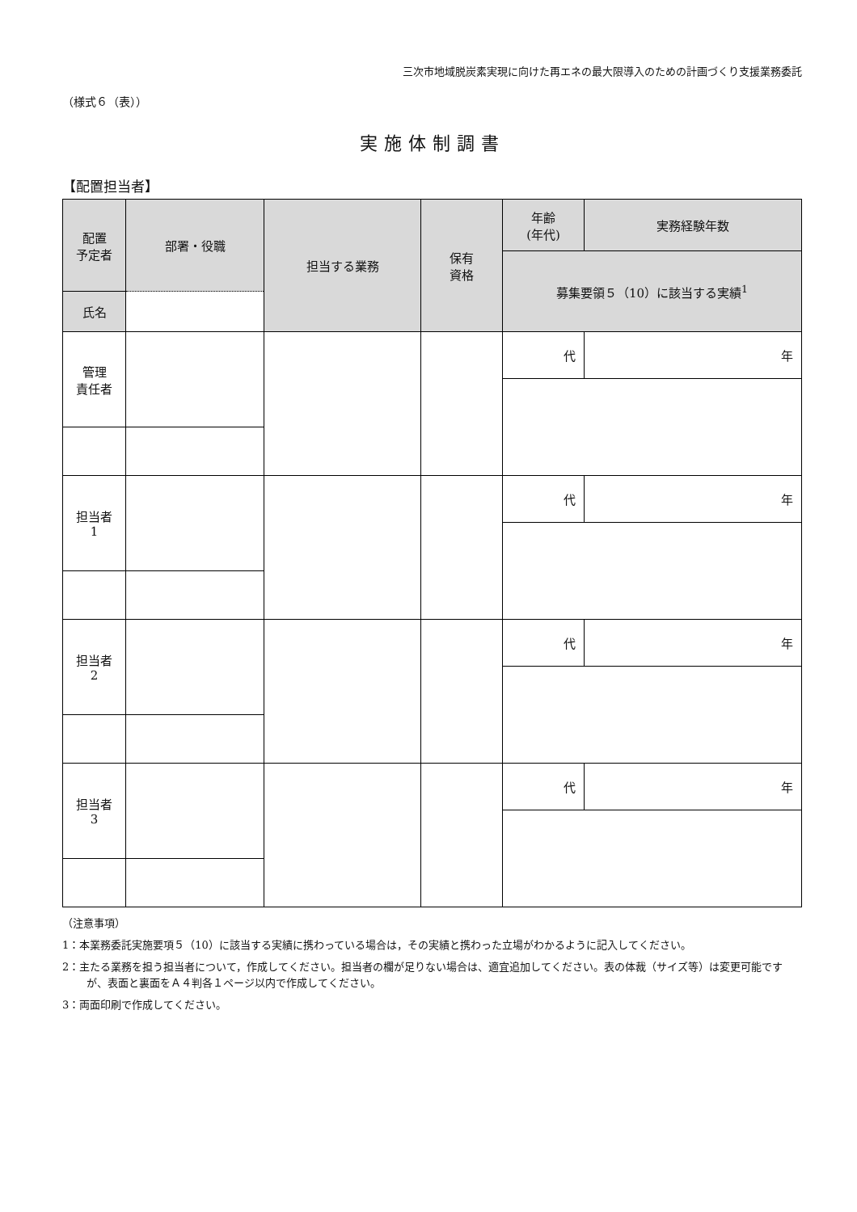三次市地域脱炭素実現に向けた再エネの最大限導入のための計画づくり支援業務委託
（様式６（表））
実施体制調書
【配置担当者】
| 配置 予定者 | 部署・役職 | 担当する業務 | 保有 資格 | 年齢 (年代) | 実務経験年数 |
| --- | --- | --- | --- | --- | --- |
| | | | | 募集要領５（10）に該当する実績<sup>1</sup> | |
| | 氏名 | | | | |
| 管理 責任者 | | | | 代 | 年 |
| 担当者 1 | | | | 代 | 年 |
| 担当者 2 | | | | 代 | 年 |
| 担当者 3 | | | | 代 | 年 |
（注意事項）
1：本業務委託実施要項５（10）に該当する実績に携わっている場合は，その実績と携わった立場がわかるように記入してください。
2：主たる業務を担う担当者について，作成してください。担当者の欄が足りない場合は、適宜追加してください。表の体裁（サイズ等）は変更可能ですが、表面と裏面をＡ４判各１ページ以内で作成してください。
3：両面印刷で作成してください。